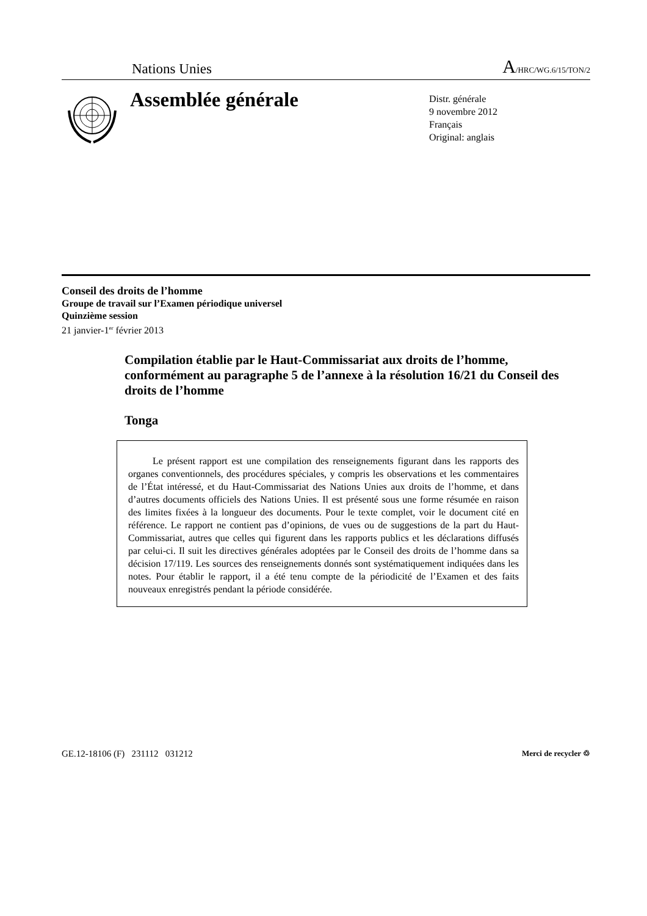Nations Unies A/HRC/WG.6/15/TON/2
Assemblée générale
Distr. générale
9 novembre 2012
Français
Original: anglais
Conseil des droits de l’homme
Groupe de travail sur l’Examen périodique universel
Quinzième session
21 janvier-1<sup>er</sup> février 2013
Compilation établie par le Haut-Commissariat aux droits de l’homme, conformément au paragraphe 5 de l’annexe à la résolution 16/21 du Conseil des droits de l’homme
Tonga
Le présent rapport est une compilation des renseignements figurant dans les rapports des organes conventionnels, des procédures spéciales, y compris les observations et les commentaires de l’État intéressé, et du Haut-Commissariat des Nations Unies aux droits de l’homme, et dans d’autres documents officiels des Nations Unies. Il est présenté sous une forme résumée en raison des limites fixées à la longueur des documents. Pour le texte complet, voir le document cité en référence. Le rapport ne contient pas d’opinions, de vues ou de suggestions de la part du Haut-Commissariat, autres que celles qui figurent dans les rapports publics et les déclarations diffusés par celui-ci. Il suit les directives générales adoptées par le Conseil des droits de l’homme dans sa décision 17/119. Les sources des renseignements donnés sont systématiquement indiquées dans les notes. Pour établir le rapport, il a été tenu compte de la périodicité de l’Examen et des faits nouveaux enregistrés pendant la période considérée.
GE.12-18106 (F) 231112 031212 Merci de recycler ♲